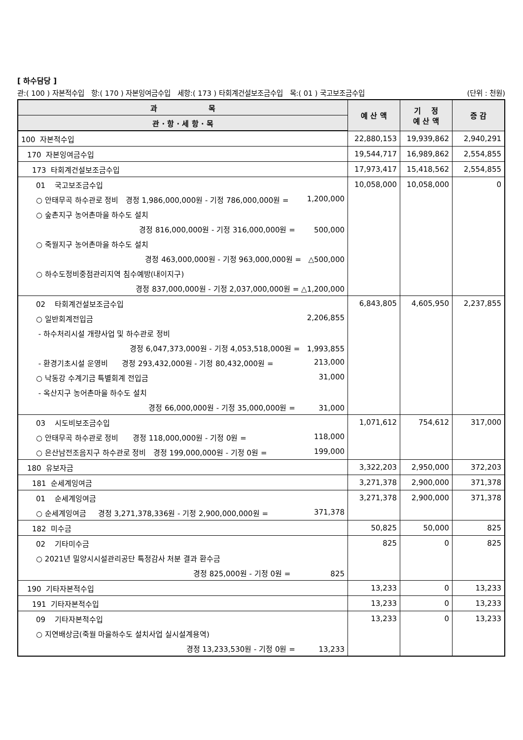[ 하수담당 ]
관:( 100 ) 자본적수입 항:( 170 ) 자본잉여금수입 세항:( 173 ) 타회계건설보조금수입 목:( 01 ) 국고보조금수입 (단위 : 천원)
| 과 목 | 예 산 액 | 기 정 예 산 액 | 증 감 |
| --- | --- | --- | --- |
| 관 · 항 · 세 항 · 목 | | | |
| 100 자본적수입 | 22,880,153 | 19,939,862 | 2,940,291 |
| 170 자본잉여금수입 | 19,544,717 | 16,989,862 | 2,554,855 |
| 173 타회계건설보조금수입 | 17,973,417 | 15,418,562 | 2,554,855 |
| 01 국고보조금수입 | 10,058,000 | 10,058,000 | 0 |
| ○ 안태무곡 하수관로 정비 경정 1,986,000,000원 - 기정 786,000,000원 = 1,200,000 | | | |
| ○ 숲촌지구 농어촌마을 하수도 설치 | | | |
| 경정 816,000,000원 - 기정 316,000,000원 = 500,000 | | | |
| ○ 죽월지구 농어촌마을 하수도 설치 | | | |
| 경정 463,000,000원 - 기정 963,000,000원 = △500,000 | | | |
| ○ 하수도정비중점관리지역 침수예방(내이지구) | | | |
| 경정 837,000,000원 - 기정 2,037,000,000원 = △1,200,000 | | | |
| 02 타회계건설보조금수입 | 6,843,805 | 4,605,950 | 2,237,855 |
| ○ 일반회계전입금 2,206,855 | | | |
| - 하수처리시설 개량사업 및 하수관로 정비 | | | |
| 경정 6,047,373,000원 - 기정 4,053,518,000원 = 1,993,855 | | | |
| - 환경기초시설 운영비 경정 293,432,000원 - 기정 80,432,000원 = 213,000 | | | |
| ○ 낙동강 수계기금 특별회계 전입금 31,000 | | | |
| - 옥산지구 농어촌마을 하수도 설치 | | | |
| 경정 66,000,000원 - 기정 35,000,000원 = 31,000 | | | |
| 03 시도비보조금수입 | 1,071,612 | 754,612 | 317,000 |
| ○ 안태무곡 하수관로 정비 경정 118,000,000원 - 기정 0원 = 118,000 | | | |
| ○ 은산남전조음지구 하수관로 정비 경정 199,000,000원 - 기정 0원 = 199,000 | | | |
| 180 유보자금 | 3,322,203 | 2,950,000 | 372,203 |
| 181 순세계잉여금 | 3,271,378 | 2,900,000 | 371,378 |
| 01 순세계잉여금 | 3,271,378 | 2,900,000 | 371,378 |
| ○ 순세계잉여금 경정 3,271,378,336원 - 기정 2,900,000,000원 = 371,378 | | | |
| 182 미수금 | 50,825 | 50,000 | 825 |
| 02 기타미수금 | 825 | 0 | 825 |
| ○ 2021년 밀양시시설관리공단 특정감사 처분 결과 환수금 | | | |
| 경정 825,000원 - 기정 0원 = 825 | | | |
| 190 기타자본적수입 | 13,233 | 0 | 13,233 |
| 191 기타자본적수입 | 13,233 | 0 | 13,233 |
| 09 기타자본적수입 | 13,233 | 0 | 13,233 |
| ○ 지연배상금(죽월 마을하수도 설치사업 실시설계용역) | | | |
| 경정 13,233,530원 - 기정 0원 = 13,233 | | | |